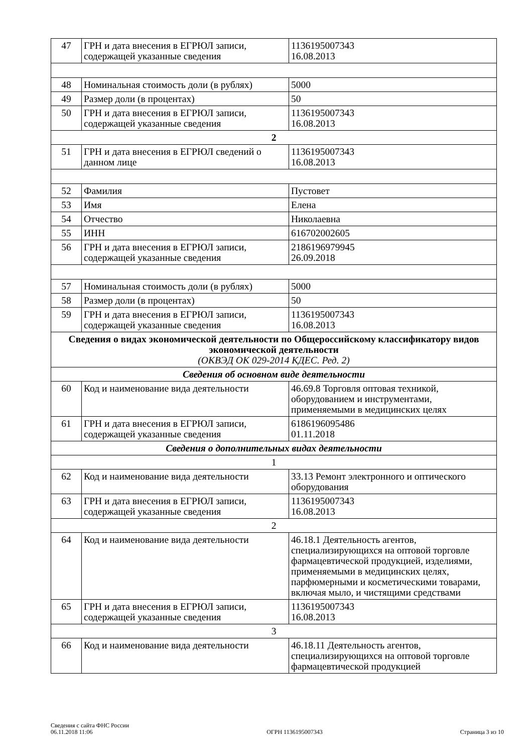| 47 | ГРН и дата внесения в ЕГРЮЛ записи, содержащей указанные сведения | 1136195007343 16.08.2013 |
| 48 | Номинальная стоимость доли (в рублях) | 5000 |
| 49 | Размер доли (в процентах) | 50 |
| 50 | ГРН и дата внесения в ЕГРЮЛ записи, содержащей указанные сведения | 1136195007343 16.08.2013 |
| 2 | | |
| 51 | ГРН и дата внесения в ЕГРЮЛ сведений о данном лице | 1136195007343 16.08.2013 |
| 52 | Фамилия | Пустовет |
| 53 | Имя | Елена |
| 54 | Отчество | Николаевна |
| 55 | ИНН | 616702002605 |
| 56 | ГРН и дата внесения в ЕГРЮЛ записи, содержащей указанные сведения | 2186196979945 26.09.2018 |
| 57 | Номинальная стоимость доли (в рублях) | 5000 |
| 58 | Размер доли (в процентах) | 50 |
| 59 | ГРН и дата внесения в ЕГРЮЛ записи, содержащей указанные сведения | 1136195007343 16.08.2013 |
| Сведения о видах экономической деятельности по Общероссийскому классификатору видов экономической деятельности (ОКВЭД ОК 029-2014 КДЕС. Ред. 2) | | |
| Сведения об основном виде деятельности | | |
| 60 | Код и наименование вида деятельности | 46.69.8 Торговля оптовая техникой, оборудованием и инструментами, применяемыми в медицинских целях |
| 61 | ГРН и дата внесения в ЕГРЮЛ записи, содержащей указанные сведения | 6186196095486 01.11.2018 |
| Сведения о дополнительных видах деятельности | | |
| 1 | | |
| 62 | Код и наименование вида деятельности | 33.13 Ремонт электронного и оптического оборудования |
| 63 | ГРН и дата внесения в ЕГРЮЛ записи, содержащей указанные сведения | 1136195007343 16.08.2013 |
| 2 | | |
| 64 | Код и наименование вида деятельности | 46.18.1 Деятельность агентов, специализирующихся на оптовой торговле фармацевтической продукцией, изделиями, применяемыми в медицинских целях, парфюмерными и косметическими товарами, включая мыло, и чистящими средствами |
| 65 | ГРН и дата внесения в ЕГРЮЛ записи, содержащей указанные сведения | 1136195007343 16.08.2013 |
| 3 | | |
| 66 | Код и наименование вида деятельности | 46.18.11 Деятельность агентов, специализирующихся на оптовой торговле фармацевтической продукцией |
Сведения с сайта ФНС России
06.11.2018 11:06
ОГРН 1136195007343
Страница 3 из 10